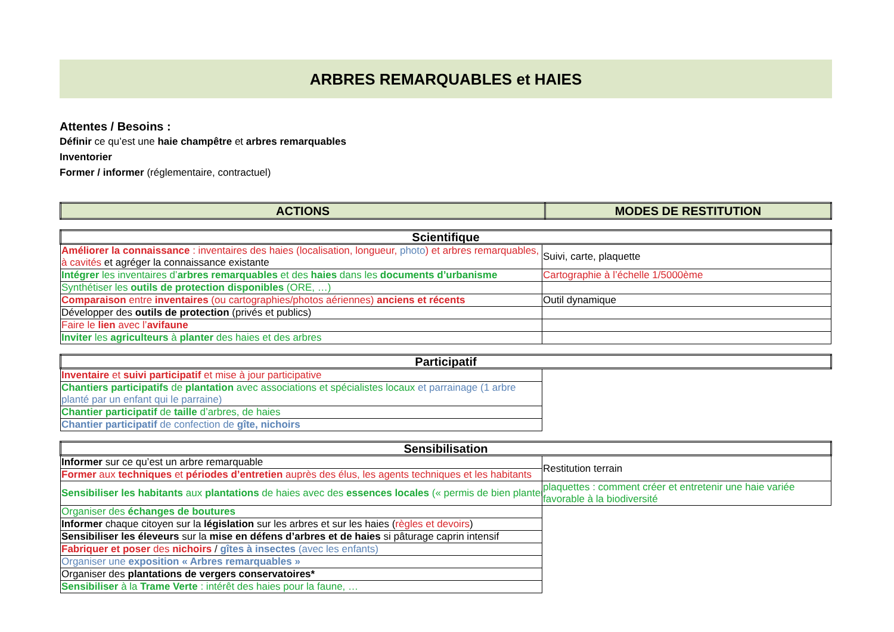ARBRES REMARQUABLES et HAIES
Attentes / Besoins :
Définir ce qu’est une haie champêtre et arbres remarquables
Inventorier
Former / informer (réglementaire, contractuel)
| ACTIONS | MODES DE RESTITUTION |
| --- | --- |
| Scientifique | |
| --- | --- |
| Améliorer la connaissance : inventaires des haies (localisation, longueur, photo ) et arbres remarquables, à cavités et agréger la connaissance existante | Suivi, carte, plaquette |
| Intégrer les inventaires d’ arbres remarquables et des haies dans les documents d’urbanisme | Cartographie à l’échelle 1/5000ème |
| Synthétiser les outils de protection disponibles (ORE, …) | |
| Comparaison entre inventaires (ou cartographies/photos aériennes) anciens et récents | Outil dynamique |
| Développer des outils de protection (privés et publics) | |
| Faire le lien avec l’ avifaune | |
| Inviter les agriculteurs à planter des haies et des arbres | |
| Participatif | |
| --- | --- |
| Inventaire et suivi participatif et mise à jour participative | |
| Chantiers participatifs de plantation avec associations et spécialistes locaux et parrainage (1 arbre planté par un enfant qui le parraine) | |
| Chantier participatif de taille d’arbres, de haies | |
| Chantier participatif de confection de gîte, nichoirs | |
| Sensibilisation | |
| --- | --- |
| Informer sur ce qu’est un arbre remarquable | Restitution terrain |
| Former aux techniques et périodes d’entretien auprès des élus, les agents techniques et les habitants | |
| Sensibiliser les habitants aux plantations de haies avec des essences locales (« permis de bien planter ») | plaquettes : comment créer et entretenir une haie variée favorable à la biodiversité |
| Organiser des échanges de boutures | |
| Informer chaque citoyen sur la législation sur les arbres et sur les haies ( règles et devoirs ) | |
| Sensibiliser les éleveurs sur la mise en défens d’arbres et de haies si pâturage caprin intensif | |
| Fabriquer et poser des nichoirs / gîtes à insectes (avec les enfants) | |
| Organiser une exposition « Arbres remarquables » | |
| Organiser des plantations de vergers conservatoires* | |
| Sensibiliser à la Trame Verte : intérêt des haies pour la faune, … | |